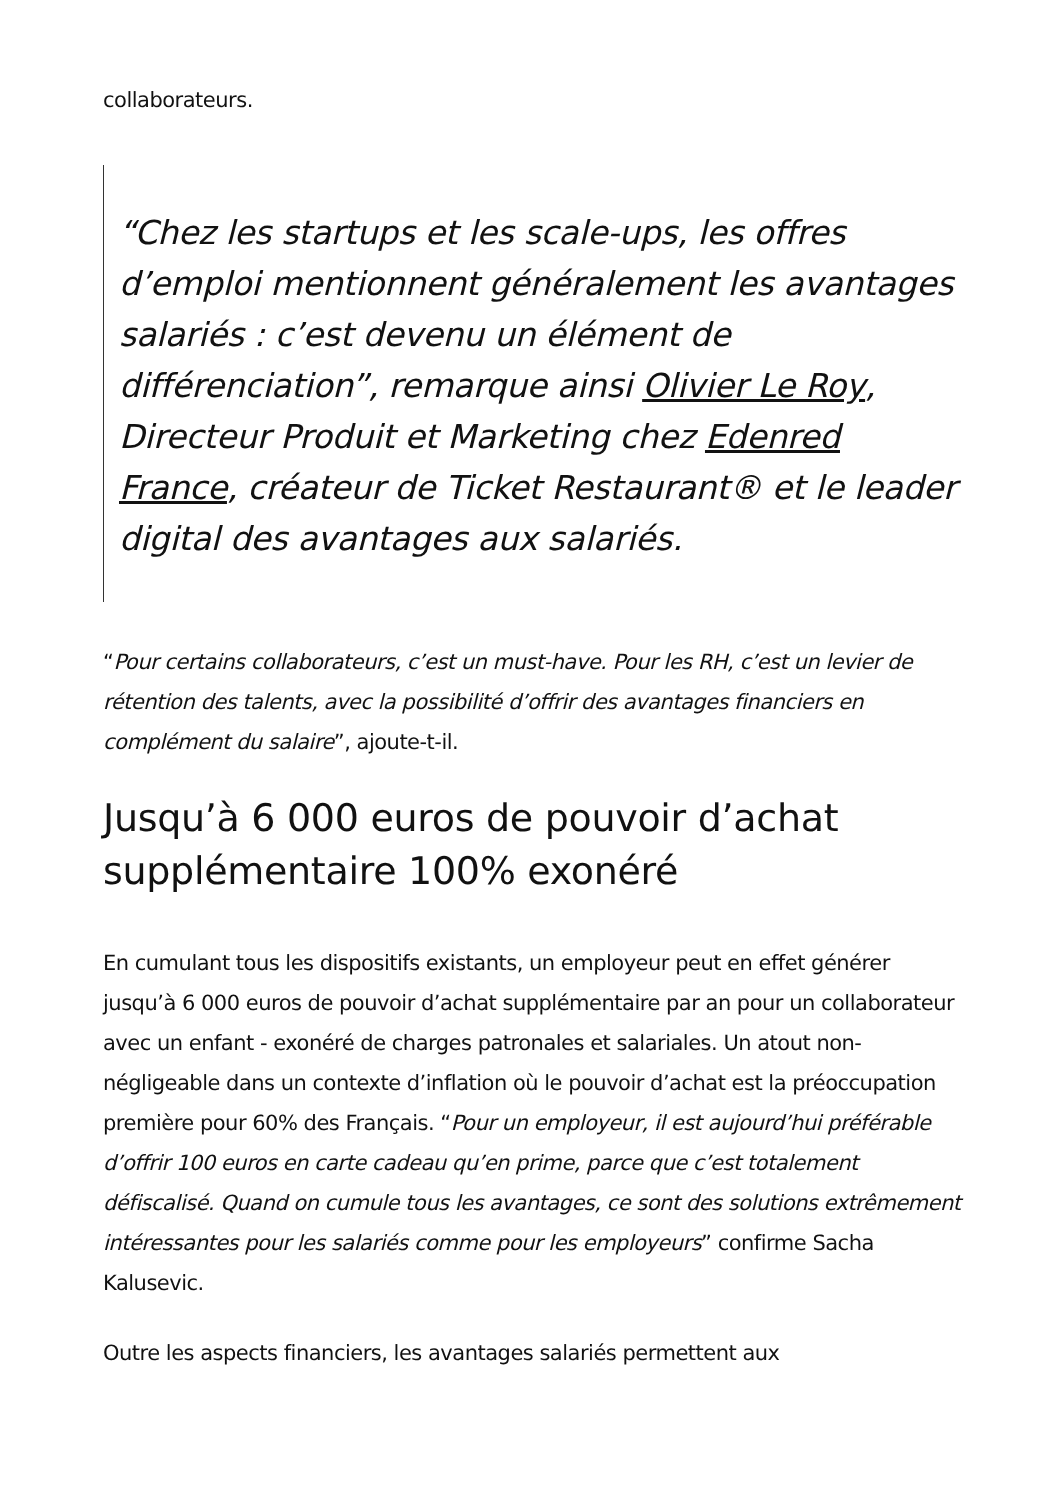collaborateurs.
“Chez les startups et les scale-ups, les offres d’emploi mentionnent généralement les avantages salariés : c’est devenu un élément de différenciation”, remarque ainsi Olivier Le Roy, Directeur Produit et Marketing chez Edenred France, créateur de Ticket Restaurant® et le leader digital des avantages aux salariés.
“Pour certains collaborateurs, c’est un must-have. Pour les RH, c’est un levier de rétention des talents, avec la possibilité d’offrir des avantages financiers en complément du salaire”, ajoute-t-il.
Jusqu’à 6 000 euros de pouvoir d’achat supplémentaire 100% exonéré
En cumulant tous les dispositifs existants, un employeur peut en effet générer jusqu’à 6 000 euros de pouvoir d’achat supplémentaire par an pour un collaborateur avec un enfant - exonéré de charges patronales et salariales. Un atout non-négligeable dans un contexte d’inflation où le pouvoir d’achat est la préoccupation première pour 60% des Français. “Pour un employeur, il est aujourd’hui préférable d’offrir 100 euros en carte cadeau qu’en prime, parce que c’est totalement défiscalisé. Quand on cumule tous les avantages, ce sont des solutions extrêmement intéressantes pour les salariés comme pour les employeurs” confirme Sacha Kalusevic.
Outre les aspects financiers, les avantages salariés permettent aux